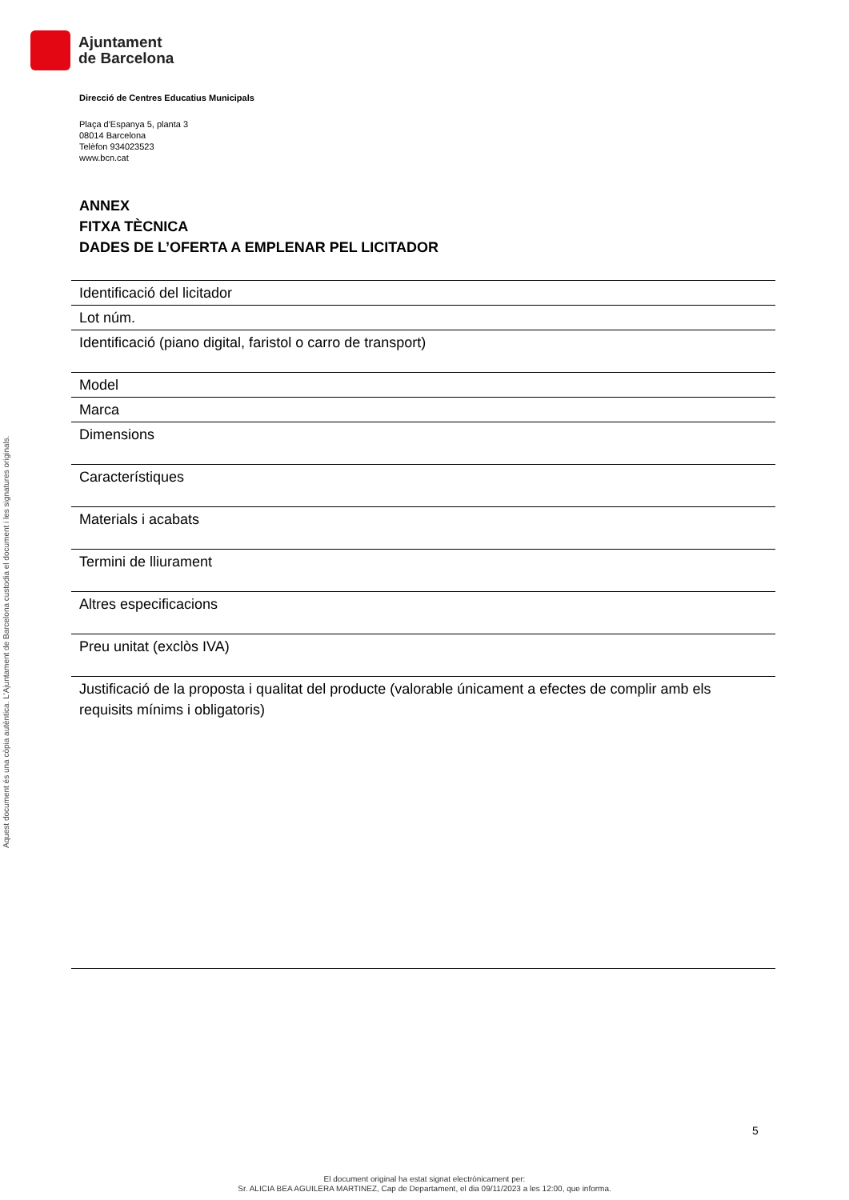Ajuntament
de Barcelona
Aquest document és una còpia autèntica. L'Ajuntament de Barcelona custodia el document i les signatures originals.
Direcció de Centres Educatius Municipals
Plaça d'Espanya 5, planta 3
08014 Barcelona
Telèfon 934023523
www.bcn.cat
ANNEX
FITXA TÈCNICA
DADES DE L’OFERTA A EMPLENAR PEL LICITADOR
| Identificació del licitador |
| Lot núm. |
| Identificació (piano digital, faristol o carro de transport) |
| Model |
| Marca |
| Dimensions |
| Característiques |
| Materials i acabats |
| Termini de lliurament |
| Altres especificacions |
| Preu unitat (exclòs IVA) |
| Justificació de la proposta i qualitat del producte (valorable únicament a efectes de complir amb els requisits mínims i obligatoris) |
5
El document original ha estat signat electrònicament per:
Sr. ALICIA BEA AGUILERA MARTINEZ, Cap de Departament, el dia 09/11/2023 a les 12:00, que informa.